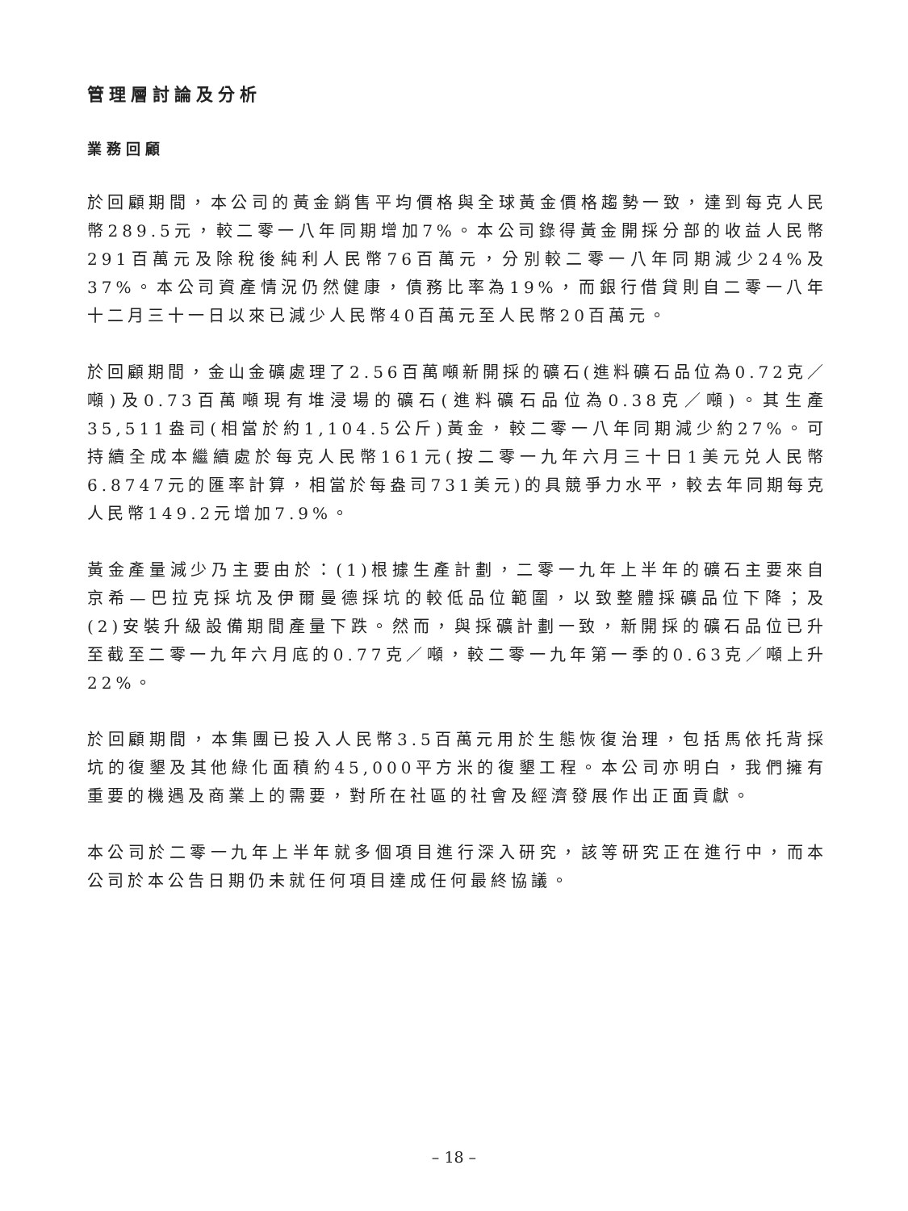管理層討論及分析
業務回顧
於回顧期間，本公司的黃金銷售平均價格與全球黃金價格趨勢一致，達到每克人民幣289.5元，較二零一八年同期增加7%。本公司錄得黃金開採分部的收益人民幣291百萬元及除稅後純利人民幣76百萬元，分別較二零一八年同期減少24%及37%。本公司資產情況仍然健康，債務比率為19%，而銀行借貸則自二零一八年十二月三十一日以來已減少人民幣40百萬元至人民幣20百萬元。
於回顧期間，金山金礦處理了2.56百萬噸新開採的礦石(進料礦石品位為0.72克／噸)及0.73百萬噸現有堆浸場的礦石(進料礦石品位為0.38克／噸)。其生產35,511盎司(相當於約1,104.5公斤)黃金，較二零一八年同期減少約27%。可持續全成本繼續處於每克人民幣161元(按二零一九年六月三十日1美元兑人民幣6.8747元的匯率計算，相當於每盎司731美元)的具競爭力水平，較去年同期每克人民幣149.2元增加7.9%。
黃金產量減少乃主要由於：(1)根據生產計劃，二零一九年上半年的礦石主要來自京希—巴拉克採坑及伊爾曼德採坑的較低品位範圍，以致整體採礦品位下降；及(2)安裝升級設備期間產量下跌。然而，與採礦計劃一致，新開採的礦石品位已升至截至二零一九年六月底的0.77克／噸，較二零一九年第一季的0.63克／噸上升22%。
於回顧期間，本集團已投入人民幣3.5百萬元用於生態恢復治理，包括馬依托背採坑的復墾及其他綠化面積約45,000平方米的復墾工程。本公司亦明白，我們擁有重要的機遇及商業上的需要，對所在社區的社會及經濟發展作出正面貢獻。
本公司於二零一九年上半年就多個項目進行深入研究，該等研究正在進行中，而本公司於本公告日期仍未就任何項目達成任何最終協議。
– 18 –